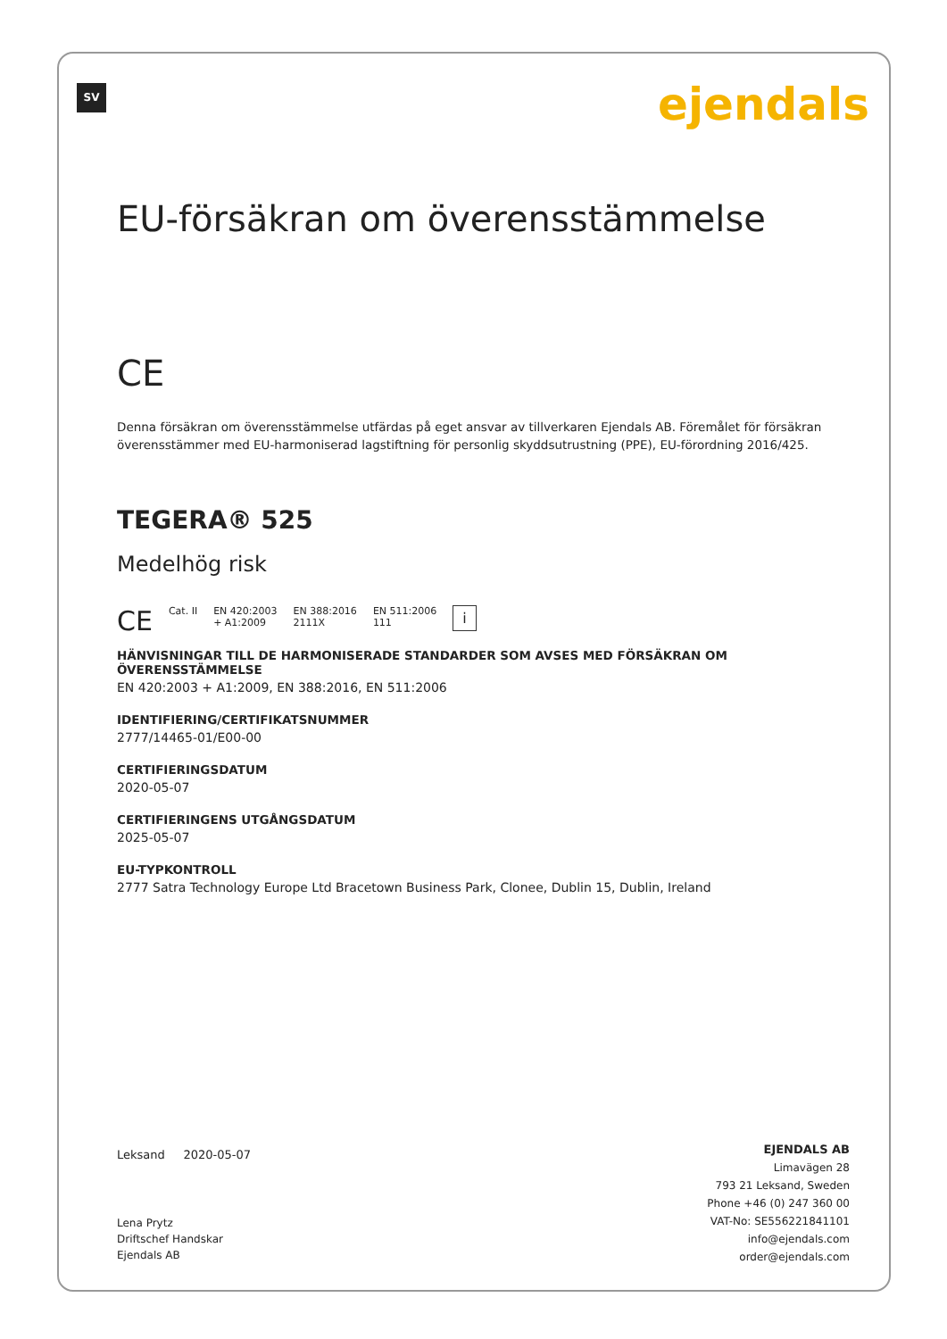SV ejendals
EU-försäkran om överensstämmelse
CE
Denna försäkran om överensstämmelse utfärdas på eget ansvar av tillverkaren Ejendals AB. Föremålet för försäkran överensstämmer med EU-harmoniserad lagstiftning för personlig skyddsutrustning (PPE), EU-förordning 2016/425.
TEGERA® 525
Medelhög risk
CE Cat. II EN 420:2003
+ A1:2009 EN 388:2016
2111X EN 511:2006
111 i
HÄNVISNINGAR TILL DE HARMONISERADE STANDARDER SOM AVSES MED FÖRSÄKRAN OM ÖVERENSSTÄMMELSE
EN 420:2003 + A1:2009, EN 388:2016, EN 511:2006
IDENTIFIERING/CERTIFIKATSNUMMER
2777/14465-01/E00-00
CERTIFIERINGSDATUM
2020-05-07
CERTIFIERINGENS UTGÅNGSDATUM
2025-05-07
EU-TYPKONTROLL
2777 Satra Technology Europe Ltd Bracetown Business Park, Clonee, Dublin 15, Dublin, Ireland
Leksand 2020-05-07
Lena Prytz
Driftschef Handskar
Ejendals AB
EJENDALS AB
Limavägen 28
793 21 Leksand, Sweden
Phone +46 (0) 247 360 00
VAT-No: SE556221841101
info@ejendals.com
order@ejendals.com